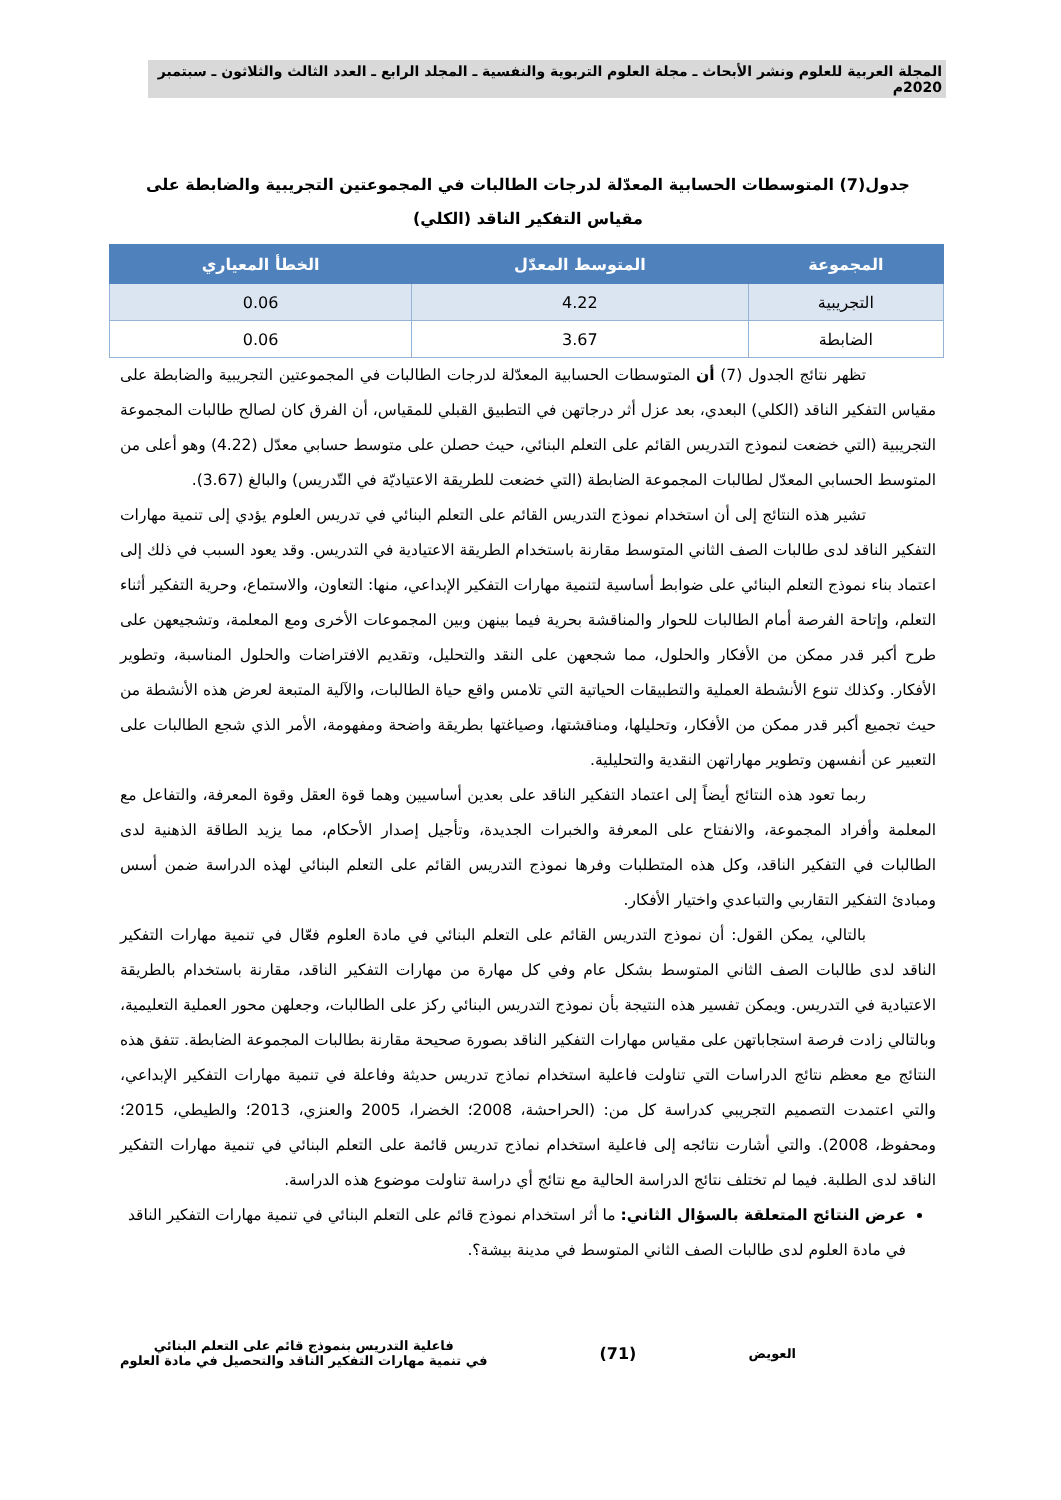المجلة العربية للعلوم ونشر الأبحاث ـ مجلة العلوم التربوية والنفسية ـ المجلد الرابع ـ العدد الثالث والثلاثون ـ سبتمبر 2020م
جدول(7) المتوسطات الحسابية المعدّلة لدرجات الطالبات في المجموعتين التجريبية والضابطة على مقياس التفكير الناقد (الكلي)
| المجموعة | المتوسط المعدّل | الخطأ المعياري |
| --- | --- | --- |
| التجريبية | 4.22 | 0.06 |
| الضابطة | 3.67 | 0.06 |
تظهر نتائج الجدول (7) أن المتوسطات الحسابية المعدّلة لدرجات الطالبات في المجموعتين التجريبية والضابطة على مقياس التفكير الناقد (الكلي) البعدي، بعد عزل أثر درجاتهن في التطبيق القبلي للمقياس، أن الفرق كان لصالح طالبات المجموعة التجريبية (التي خضعت لنموذج التدريس القائم على التعلم البنائي، حيث حصلن على متوسط حسابي معدّل (4.22) وهو أعلى من المتوسط الحسابي المعدّل لطالبات المجموعة الضابطة (التي خضعت للطريقة الاعتياديّة في التّدريس) والبالغ (3.67).
تشير هذه النتائج إلى أن استخدام نموذج التدريس القائم على التعلم البنائي في تدريس العلوم يؤدي إلى تنمية مهارات التفكير الناقد لدى طالبات الصف الثاني المتوسط مقارنة باستخدام الطريقة الاعتيادية في التدريس. وقد يعود السبب في ذلك إلى اعتماد بناء نموذج التعلم البنائي على ضوابط أساسية لتنمية مهارات التفكير الإبداعي، منها: التعاون، والاستماع، وحرية التفكير أثناء التعلم، وإتاحة الفرصة أمام الطالبات للحوار والمناقشة بحرية فيما بينهن وبين المجموعات الأخرى ومع المعلمة، وتشجيعهن على طرح أكبر قدر ممكن من الأفكار والحلول، مما شجعهن على النقد والتحليل، وتقديم الافتراضات والحلول المناسبة، وتطوير الأفكار. وكذلك تنوع الأنشطة العملية والتطبيقات الحياتية التي تلامس واقع حياة الطالبات، والآلية المتبعة لعرض هذه الأنشطة من حيث تجميع أكبر قدر ممكن من الأفكار، وتحليلها، ومناقشتها، وصياغتها بطريقة واضحة ومفهومة، الأمر الذي شجع الطالبات على التعبير عن أنفسهن وتطوير مهاراتهن النقدية والتحليلية.
ربما تعود هذه النتائج أيضاً إلى اعتماد التفكير الناقد على بعدين أساسيين وهما قوة العقل وقوة المعرفة، والتفاعل مع المعلمة وأفراد المجموعة، والانفتاح على المعرفة والخبرات الجديدة، وتأجيل إصدار الأحكام، مما يزيد الطاقة الذهنية لدى الطالبات في التفكير الناقد، وكل هذه المتطلبات وفرها نموذج التدريس القائم على التعلم البنائي لهذه الدراسة ضمن أسس ومبادئ التفكير التقاربي والتباعدي واختيار الأفكار.
بالتالي، يمكن القول: أن نموذج التدريس القائم على التعلم البنائي في مادة العلوم فعّال في تنمية مهارات التفكير الناقد لدى طالبات الصف الثاني المتوسط بشكل عام وفي كل مهارة من مهارات التفكير الناقد، مقارنة باستخدام بالطريقة الاعتيادية في التدريس. ويمكن تفسير هذه النتيجة بأن نموذج التدريس البنائي ركز على الطالبات، وجعلهن محور العملية التعليمية، وبالتالي زادت فرصة استجاباتهن على مقياس مهارات التفكير الناقد بصورة صحيحة مقارنة بطالبات المجموعة الضابطة. تتفق هذه النتائج مع معظم نتائج الدراسات التي تناولت فاعلية استخدام نماذج تدريس حديثة وفاعلة في تنمية مهارات التفكير الإبداعي، والتي اعتمدت التصميم التجريبي كدراسة كل من: (الحراحشة، 2008؛ الخضرا، 2005 والعنزي، 2013؛ والطيطي، 2015؛ ومحفوظ، 2008). والتي أشارت نتائجه إلى فاعلية استخدام نماذج تدريس قائمة على التعلم البنائي في تنمية مهارات التفكير الناقد لدى الطلبة. فيما لم تختلف نتائج الدراسة الحالية مع نتائج أي دراسة تناولت موضوع هذه الدراسة.
عرض النتائج المتعلقة بالسؤال الثاني: ما أثر استخدام نموذج قائم على التعلم البنائي في تنمية مهارات التفكير الناقد في مادة العلوم لدى طالبات الصف الثاني المتوسط في مدينة بيشة؟.
العويض
(71)
فاعلية التدريس بنموذج قائم على التعلم البنائي
في تنمية مهارات التفكير الناقد والتحصيل في مادة العلوم